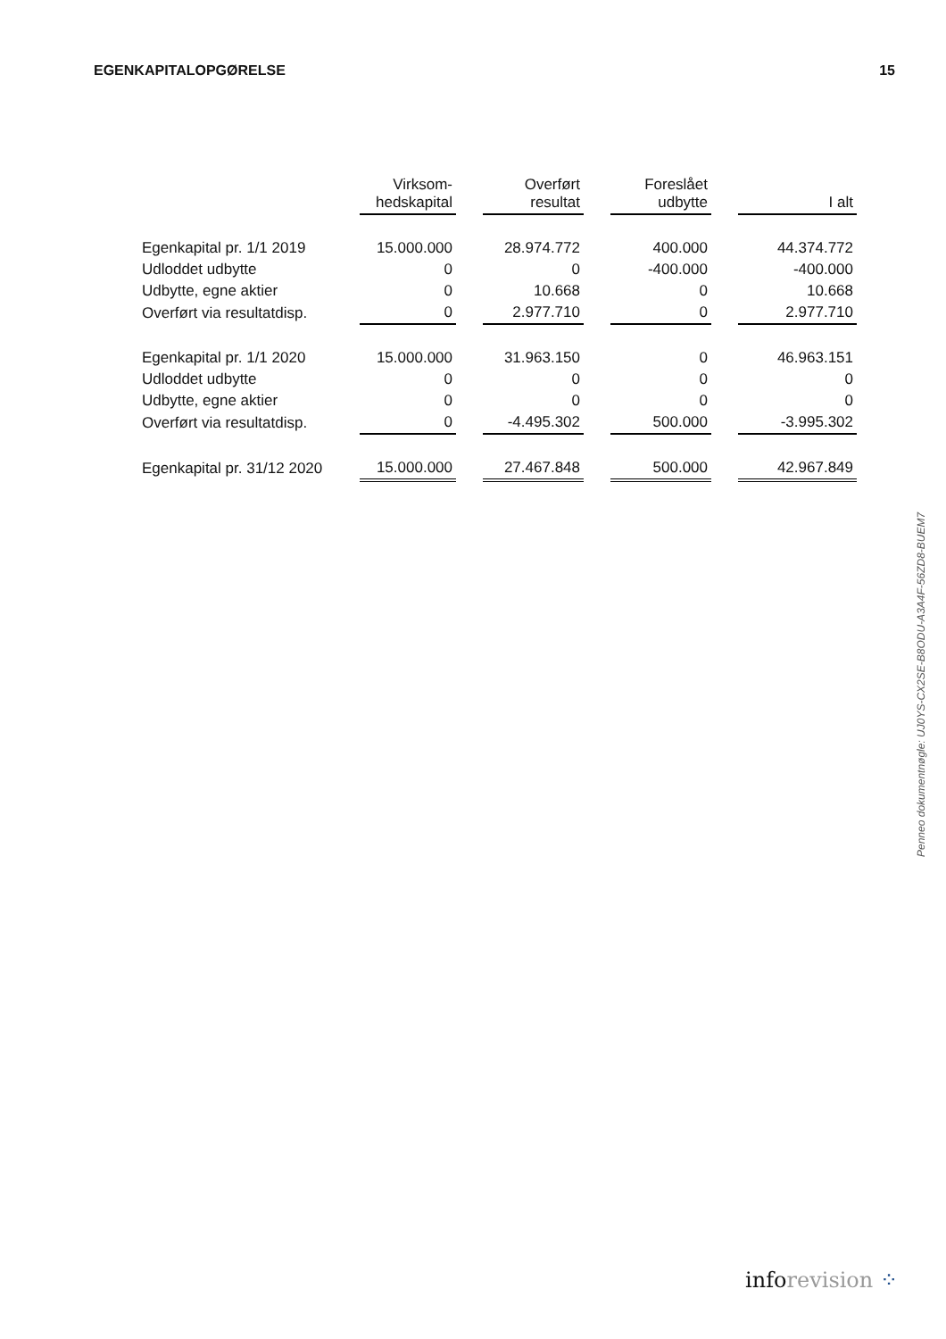EGENKAPITALOPGØRELSE 15
| | Virksom- hedskapital | | Overført resultat | | Foreslået udbytte | | I alt |
| --- | --- | --- | --- | --- | --- | --- | --- |
| Egenkapital pr. 1/1 2019 | 15.000.000 | | 28.974.772 | | 400.000 | | 44.374.772 |
| Udloddet udbytte | 0 | | 0 | | -400.000 | | -400.000 |
| Udbytte, egne aktier | 0 | | 10.668 | | 0 | | 10.668 |
| Overført via resultatdisp. | 0 | | 2.977.710 | | 0 | | 2.977.710 |
| Egenkapital pr. 1/1 2020 | 15.000.000 | | 31.963.150 | | 0 | | 46.963.151 |
| Udloddet udbytte | 0 | | 0 | | 0 | | 0 |
| Udbytte, egne aktier | 0 | | 0 | | 0 | | 0 |
| Overført via resultatdisp. | 0 | | -4.495.302 | | 500.000 | | -3.995.302 |
| Egenkapital pr. 31/12 2020 | 15.000.000 | | 27.467.848 | | 500.000 | | 42.967.849 |
Penneo dokumentnøgle: UJ0YS-CX2SE-B8ODU-A3A4F-56ZD8-BUEM7
inforevision ⁘